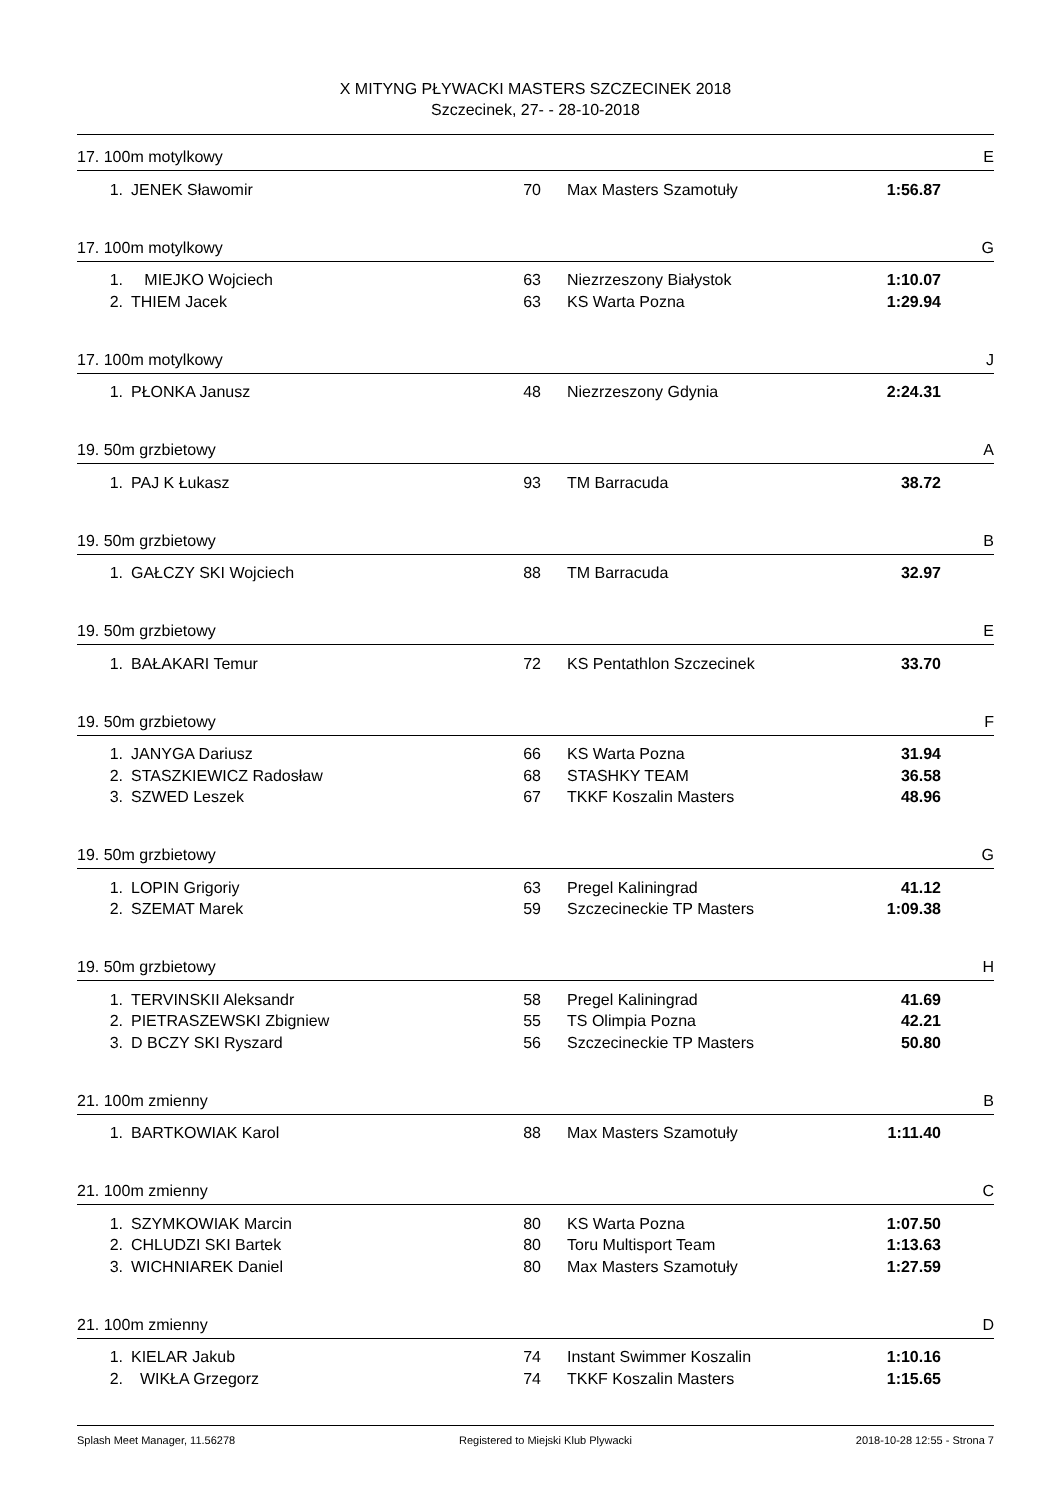X MITYNG PŁYWACKI MASTERS SZCZECINEK 2018
Szczecinek, 27- - 28-10-2018
17. 100m motylkowy E
| 1. | JENEK Sławomir | 70 | Max Masters Szamotuły | 1:56.87 |
17. 100m motylkowy G
| 1. | MIEJKO Wojciech | 63 | Niezrzeszony Białystok | 1:10.07 |
| 2. | THIEM Jacek | 63 | KS Warta Pozna | 1:29.94 |
17. 100m motylkowy J
| 1. | PŁONKA Janusz | 48 | Niezrzeszony Gdynia | 2:24.31 |
19. 50m grzbietowy A
| 1. | PAJ K Łukasz | 93 | TM Barracuda | 38.72 |
19. 50m grzbietowy B
| 1. | GAŁCZY SKI Wojciech | 88 | TM Barracuda | 32.97 |
19. 50m grzbietowy E
| 1. | BAŁAKARI Temur | 72 | KS Pentathlon Szczecinek | 33.70 |
19. 50m grzbietowy F
| 1. | JANYGA Dariusz | 66 | KS Warta Pozna | 31.94 |
| 2. | STASZKIEWICZ Radosław | 68 | STASHKY TEAM | 36.58 |
| 3. | SZWED Leszek | 67 | TKKF Koszalin Masters | 48.96 |
19. 50m grzbietowy G
| 1. | LOPIN Grigoriy | 63 | Pregel Kaliningrad | 41.12 |
| 2. | SZEMAT Marek | 59 | Szczecineckie TP Masters | 1:09.38 |
19. 50m grzbietowy H
| 1. | TERVINSKII Aleksandr | 58 | Pregel Kaliningrad | 41.69 |
| 2. | PIETRASZEWSKI Zbigniew | 55 | TS Olimpia Pozna | 42.21 |
| 3. | D BCZY SKI Ryszard | 56 | Szczecineckie TP Masters | 50.80 |
21. 100m zmienny B
| 1. | BARTKOWIAK Karol | 88 | Max Masters Szamotuły | 1:11.40 |
21. 100m zmienny C
| 1. | SZYMKOWIAK Marcin | 80 | KS Warta Pozna | 1:07.50 |
| 2. | CHLUDZI SKI Bartek | 80 | Toru Multisport Team | 1:13.63 |
| 3. | WICHNIAREK Daniel | 80 | Max Masters Szamotuły | 1:27.59 |
21. 100m zmienny D
| 1. | KIELAR Jakub | 74 | Instant Swimmer Koszalin | 1:10.16 |
| 2. | WIKŁA Grzegorz | 74 | TKKF Koszalin Masters | 1:15.65 |
Splash Meet Manager, 11.56278 Registered to Miejski Klub Plywacki 2018-10-28 12:55 - Strona 7